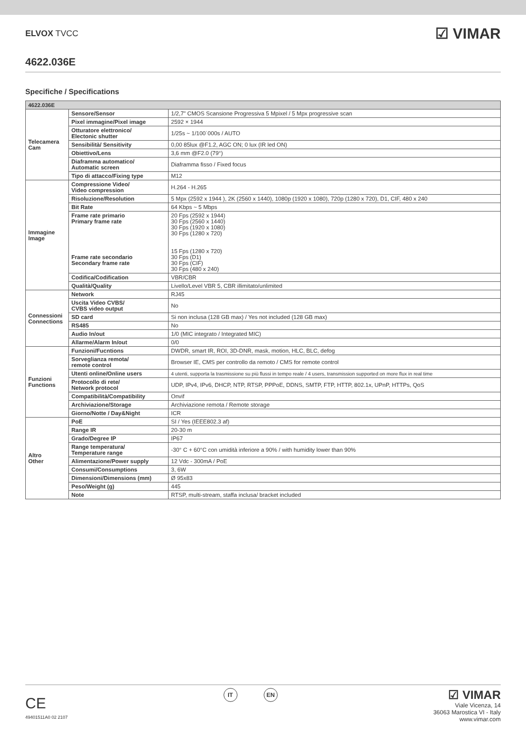ELVOX TVCC
☑ VIMAR
4622.036E
Specifiche / Specifications
| 4622.036E | | |
| --- | --- | --- |
| Telecamera Cam | Sensore/Sensor | 1/2,7" CMOS Scansione Progressiva 5 Mpixel / 5 Mpx progressive scan |
| | Pixel immagine/Pixel image | 2592 × 1944 |
| | Otturatore elettronico/ Electonic shutter | 1/25s ~ 1/100˙000s / AUTO |
| | Sensibilità/ Sensitivity | 0,00 85lux @F1.2, AGC ON; 0 lux (IR led ON) |
| | Obiettivo/Lens | 3,6 mm @F2.0 (79°) |
| | Diaframma automatico/ Automatic screen | Diaframma fisso / Fixed focus |
| | Tipo di attacco/Fixing type | M12 |
| Immagine Image | Compressione Video/ Video compression | H.264 - H.265 |
| | Risoluzione/Resolution | 5 Mpx (2592 x 1944 ), 2K (2560 x 1440), 1080p (1920 x 1080), 720p (1280 x 720), D1, CIF, 480 x 240 |
| | Bit Rate | 64 Kbps ~ 5 Mbps |
| | Frame rate primario Primary frame rate Frame rate secondario Secondary frame rate | 20 Fps (2592 x 1944) 30 Fps (2560 x 1440) 30 Fps (1920 x 1080) 30 Fps (1280 x 720) 15 Fps (1280 x 720) 30 Fps (D1) 30 Fps (CIF) 30 Fps (480 x 240) |
| | Codifica/Codification | VBR/CBR |
| | Qualità/Quality | Livello/Level VBR 5, CBR illimitato/unlimited |
| Connessioni Connections | Network | RJ45 |
| | Uscita Video CVBS/ CVBS video output | No |
| | SD card | Si non inclusa (128 GB max) / Yes not included (128 GB max) |
| | RS485 | No |
| | Audio In/out | 1/0 (MIC integrato / Integrated MIC) |
| | Allarme/Alarm In/out | 0/0 |
| Funzioni Functions | Funzioni/Fucntions | DWDR, smart IR, ROI, 3D-DNR, mask, motion, HLC, BLC, defog |
| | Sorveglianza remota/ remote control | Browser IE, CMS per controllo da remoto / CMS for remote control |
| | Utenti online/Online users | 4 utenti, supporta la trasmissione su più flussi in tempo reale / 4 users, transmission supported on more flux in real time |
| | Protocollo di rete/ Network protocol | UDP, IPv4, IPv6, DHCP, NTP, RTSP, PPPoE, DDNS, SMTP, FTP, HTTP, 802.1x, UPnP, HTTPs, QoS |
| | Compatibilità/Compatibility | Onvif |
| | Archiviazione/Storage | Archiviazione remota / Remote storage |
| | Giorno/Notte / Day&Night | ICR |
| Altro Other | PoE | SI / Yes (IEEE802.3 af) |
| | Range IR | 20-30 m |
| | Grado/Degree IP | IP67 |
| | Range temperatura/ Temperature range | -30° C + 60°C con umidità inferiore a 90% / with humidity lower than 90% |
| | Alimentazione/Power supply | 12 Vdc - 300mA / PoE |
| | Consumi/Consumptions | 3, 6W |
| | Dimensioni/Dimensions (mm) | Ø 95x83 |
| | Peso/Weight (g) | 445 |
| | Note | RTSP, multi-stream, staffa inclusa/ bracket included |
CE
49401511A0 02 2107
IT EN
☑ VIMAR
Viale Vicenza, 14
36063 Marostica VI - Italy
www.vimar.com